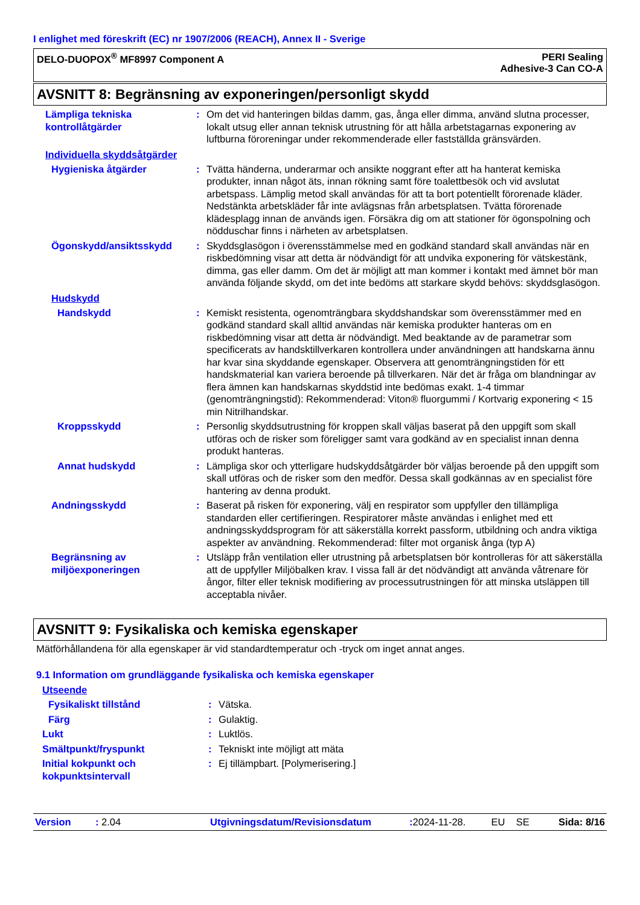I enlighet med föreskrift (EC) nr 1907/2006 (REACH), Annex II - Sverige
DELO-DUOPOX<sup>®</sup> MF8997 Component A
PERI Sealing
Adhesive-3 Can CO-A
AVSNITT 8: Begränsning av exponeringen/personligt skydd
Lämpliga tekniska kontrollåtgärder
: Om det vid hanteringen bildas damm, gas, ånga eller dimma, använd slutna processer, lokalt utsug eller annan teknisk utrustning för att hålla arbetstagarnas exponering av luftburna föroreningar under rekommenderade eller fastställda gränsvärden.
Individuella skyddsåtgärder
Hygieniska åtgärder : Tvätta händerna, underarmar och ansikte noggrant efter att ha hanterat kemiska produkter, innan något äts, innan rökning samt före toalettbesök och vid avslutat arbetspass. Lämplig metod skall användas för att ta bort potentiellt förorenade kläder. Nedstänkta arbetskläder får inte avlägsnas från arbetsplatsen. Tvätta förorenade klädesplagg innan de används igen. Försäkra dig om att stationer för ögonspolning och nödduschar finns i närheten av arbetsplatsen.
Ögonskydd/ansiktsskydd : Skyddsglasögon i överensstämmelse med en godkänd standard skall användas när en riskbedömning visar att detta är nödvändigt för att undvika exponering för vätskestänk, dimma, gas eller damm. Om det är möjligt att man kommer i kontakt med ämnet bör man använda följande skydd, om det inte bedöms att starkare skydd behövs: skyddsglasögon.
Hudskydd
Handskydd : Kemiskt resistenta, ogenomträngbara skyddshandskar som överensstämmer med en godkänd standard skall alltid användas när kemiska produkter hanteras om en riskbedömning visar att detta är nödvändigt. Med beaktande av de parametrar som specificerats av handsktillverkaren kontrollera under användningen att handskarna ännu har kvar sina skyddande egenskaper. Observera att genomträngningstiden för ett handskmaterial kan variera beroende på tillverkaren. När det är fråga om blandningar av flera ämnen kan handskarnas skyddstid inte bedömas exakt. 1-4 timmar (genomträngningstid): Rekommenderad: Viton® fluorgummi / Kortvarig exponering < 15 min Nitrilhandskar.
Kroppsskydd : Personlig skyddsutrustning för kroppen skall väljas baserat på den uppgift som skall utföras och de risker som föreligger samt vara godkänd av en specialist innan denna produkt hanteras.
Annat hudskydd : Lämpliga skor och ytterligare hudskyddsåtgärder bör väljas beroende på den uppgift som skall utföras och de risker som den medför. Dessa skall godkännas av en specialist före hantering av denna produkt.
Andningsskydd : Baserat på risken för exponering, välj en respirator som uppfyller den tillämpliga standarden eller certifieringen. Respiratorer måste användas i enlighet med ett andningsskyddsprogram för att säkerställa korrekt passform, utbildning och andra viktiga aspekter av användning. Rekommenderad: filter mot organisk ånga (typ A)
Begränsning av miljöexponeringen
: Utsläpp från ventilation eller utrustning på arbetsplatsen bör kontrolleras för att säkerställa att de uppfyller Miljöbalken krav. I vissa fall är det nödvändigt att använda våtrenare för ångor, filter eller teknisk modifiering av processutrustningen för att minska utsläppen till acceptabla nivåer.
AVSNITT 9: Fysikaliska och kemiska egenskaper
Mätförhållandena för alla egenskaper är vid standardtemperatur och -tryck om inget annat anges.
9.1 Information om grundläggande fysikaliska och kemiska egenskaper
Utseende
Fysikaliskt tillstånd : Vätska.
Färg : Gulaktig.
Lukt : Luktlös.
Smältpunkt/fryspunkt : Tekniskt inte möjligt att mäta
Initial kokpunkt och kokpunktsintervall
: Ej tillämpbart. [Polymerisering.]
Version: 2.04 Utgivningsdatum/Revisionsdatum: 2024-11-28. EU SE Sida: 8/16